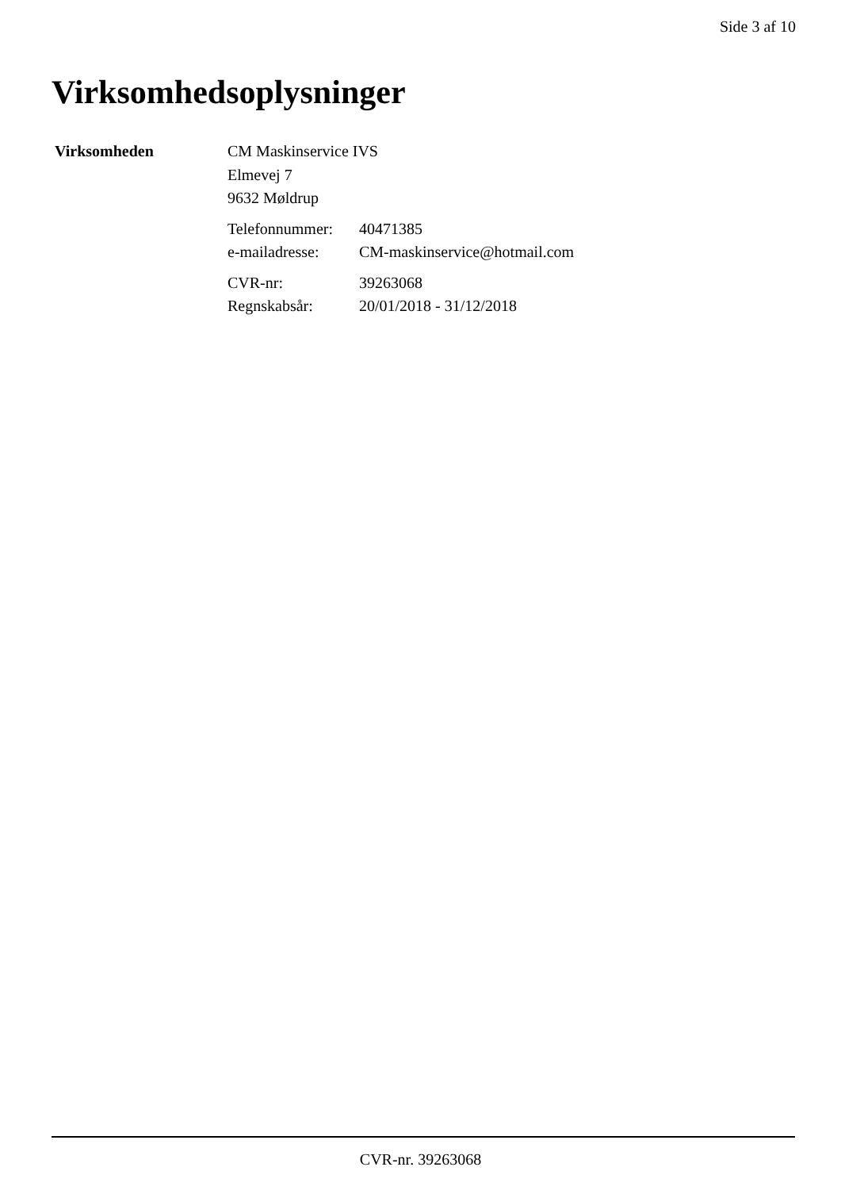Side 3 af 10
Virksomhedsoplysninger
Virksomheden CM Maskinservice IVS
Elmevej 7
9632 Møldrup
Telefonnummer: 40471385
e-mailadresse: CM-maskinservice@hotmail.com
CVR-nr: 39263068
Regnskabsår: 20/01/2018 - 31/12/2018
CVR-nr. 39263068